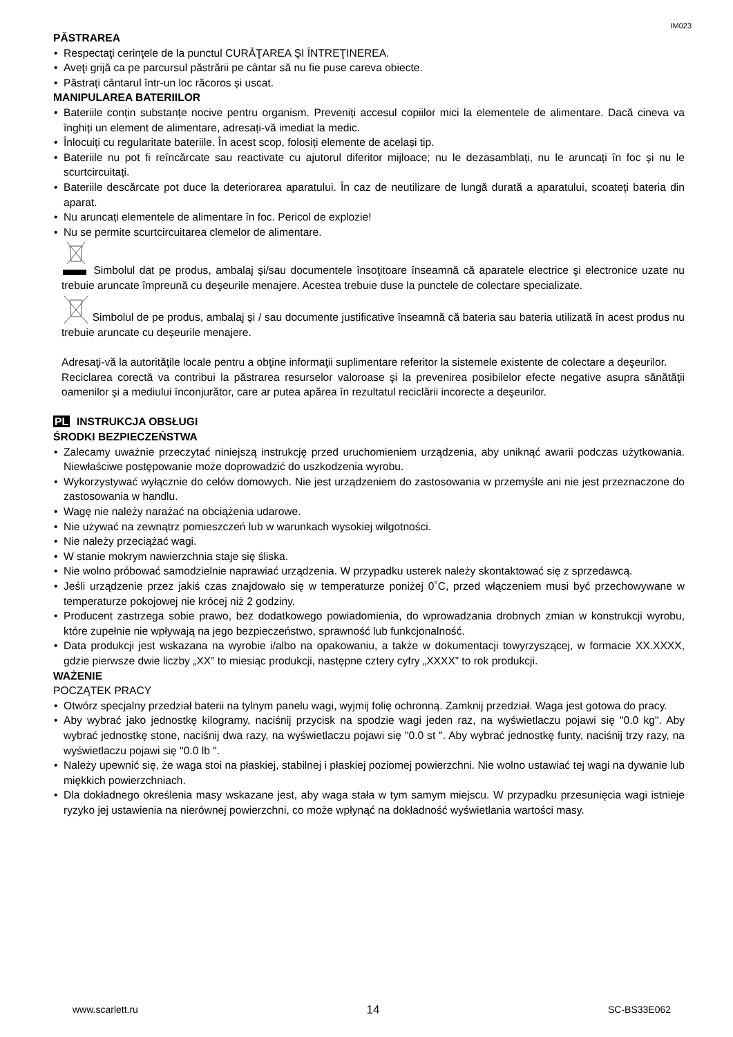IM023
PĂSTRAREA
Respectaţi cerinţele de la punctul CURĂŢAREA ŞI ÎNTREŢINEREA.
Aveţi grijă ca pe parcursul păstrării pe cântar să nu fie puse careva obiecte.
Păstrați cântarul într-un loc răcoros și uscat.
MANIPULAREA BATERIILOR
Bateriile conțin substanțe nocive pentru organism. Preveniți accesul copiilor mici la elementele de alimentare. Dacă cineva va înghiți un element de alimentare, adresați-vă imediat la medic.
Înlocuiți cu regularitate bateriile. În acest scop, folosiți elemente de același tip.
Bateriile nu pot fi reîncărcate sau reactivate cu ajutorul diferitor mijloace; nu le dezasamblați, nu le aruncați în foc și nu le scurtcircuitați.
Bateriile descărcate pot duce la deteriorarea aparatului. În caz de neutilizare de lungă durată a aparatului, scoateți bateria din aparat.
Nu aruncați elementele de alimentare în foc. Pericol de explozie!
Nu se permite scurtcircuitarea clemelor de alimentare.
Simbolul dat pe produs, ambalaj şi/sau documentele însoţitoare înseamnă că aparatele electrice şi electronice uzate nu trebuie aruncate împreună cu deşeurile menajere. Acestea trebuie duse la punctele de colectare specializate.
Simbolul de pe produs, ambalaj și / sau documente justificative înseamnă că bateria sau bateria utilizată în acest produs nu trebuie aruncate cu deșeurile menajere.
Adresaţi-vă la autorităţile locale pentru a obţine informaţii suplimentare referitor la sistemele existente de colectare a deşeurilor.
Reciclarea corectă va contribui la păstrarea resurselor valoroase şi la prevenirea posibilelor efecte negative asupra sănătăţii oamenilor şi a mediului înconjurător, care ar putea apărea în rezultatul reciclării incorecte a deşeurilor.
PL INSTRUKCJA OBSŁUGI
ŚRODKI BEZPIECZEŃSTWA
Zalecamy uważnie przeczytać niniejszą instrukcję przed uruchomieniem urządzenia, aby uniknąć awarii podczas użytkowania. Niewłaściwe postępowanie może doprowadzić do uszkodzenia wyrobu.
Wykorzystywać wyłącznie do celów domowych. Nie jest urządzeniem do zastosowania w przemyśle ani nie jest przeznaczone do zastosowania w handlu.
Wagę nie należy narażać na obciążenia udarowe.
Nie używać na zewnątrz pomieszczeń lub w warunkach wysokiej wilgotności.
Nie należy przeciążać wagi.
W stanie mokrym nawierzchnia staje się śliska.
Nie wolno próbować samodzielnie naprawiać urządzenia. W przypadku usterek należy skontaktować się z sprzedawcą.
Jeśli urządzenie przez jakiś czas znajdowało się w temperaturze poniżej 0˚C, przed włączeniem musi być przechowywane w temperaturze pokojowej nie krócej niż 2 godziny.
Producent zastrzega sobie prawo, bez dodatkowego powiadomienia, do wprowadzania drobnych zmian w konstrukcji wyrobu, które zupełnie nie wpływają na jego bezpieczeństwo, sprawność lub funkcjonalność.
Data produkcji jest wskazana na wyrobie i/albo na opakowaniu, a także w dokumentacji towyrzyszącej, w formacie XX.XXXX, gdzie pierwsze dwie liczby „XX” to miesiąc produkcji, następne cztery cyfry „XXXX” to rok produkcji.
WAŻENIE
POCZĄTEK PRACY
Otwórz specjalny przedział baterii na tylnym panelu wagi, wyjmij folię ochronną. Zamknij przedział. Waga jest gotowa do pracy.
Aby wybrać jako jednostkę kilogramy, naciśnij przycisk na spodzie wagi jeden raz, na wyświetlaczu pojawi się "0.0 kg". Aby wybrać jednostkę stone, naciśnij dwa razy, na wyświetlaczu pojawi się "0.0 st ". Aby wybrać jednostkę funty, naciśnij trzy razy, na wyświetlaczu pojawi się "0.0 lb ".
Należy upewnić się, że waga stoi na płaskiej, stabilnej i płaskiej poziomej powierzchni. Nie wolno ustawiać tej wagi na dywanie lub miękkich powierzchniach.
Dla dokładnego określenia masy wskazane jest, aby waga stała w tym samym miejscu. W przypadku przesunięcia wagi istnieje ryzyko jej ustawienia na nierównej powierzchni, co może wpłynąć na dokładność wyświetlania wartości masy.
www.scarlett.ru 14 SC-BS33E062